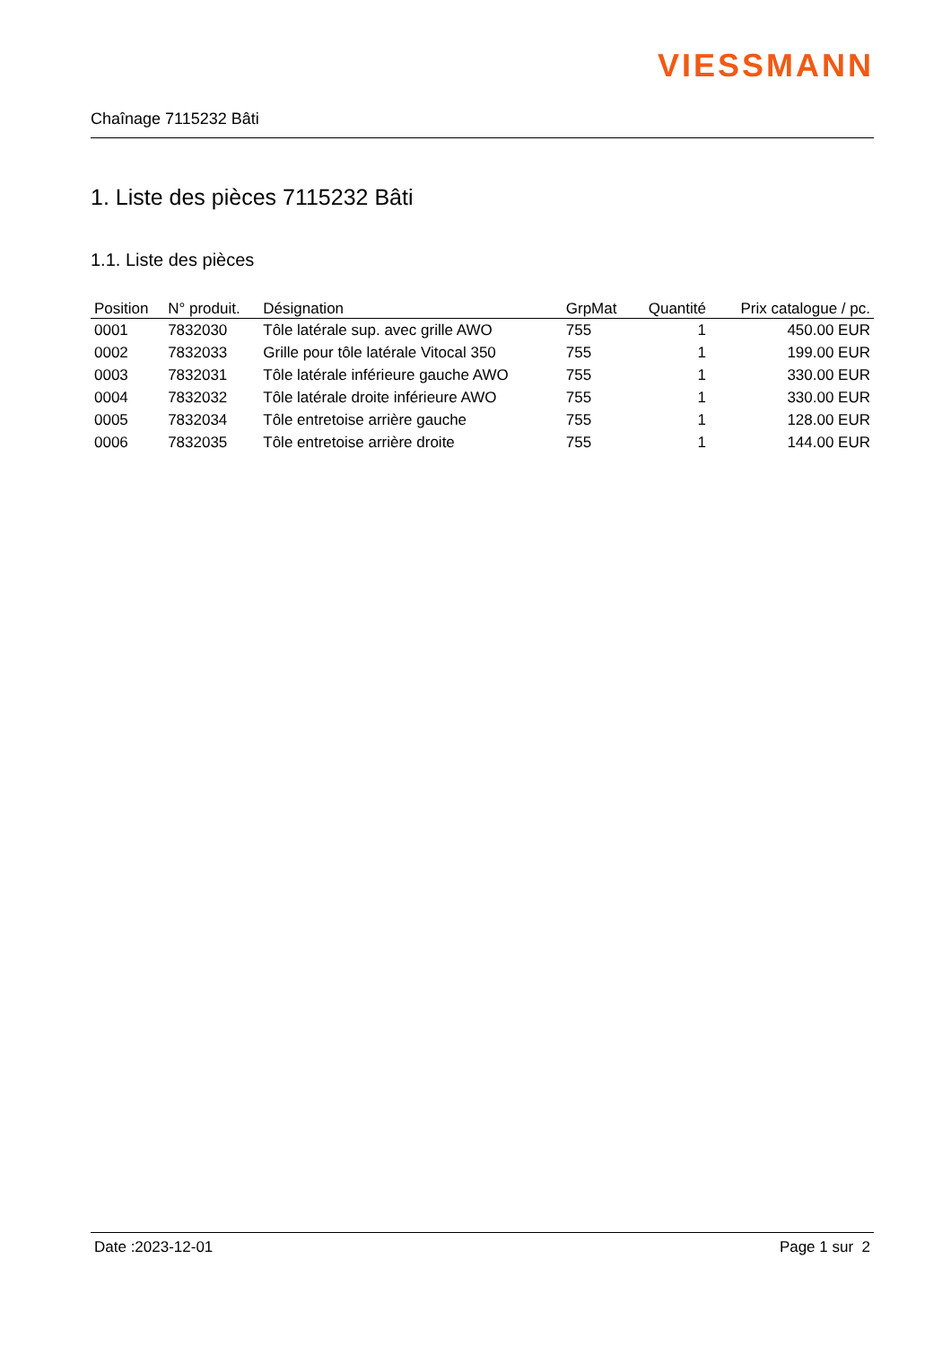VIESSMANN
Chaînage 7115232 Bâti
1. Liste des pièces 7115232 Bâti
1.1. Liste des pièces
| Position | N° produit. | Désignation | GrpMat | Quantité | Prix catalogue / pc. |
| --- | --- | --- | --- | --- | --- |
| 0001 | 7832030 | Tôle latérale sup. avec grille AWO | 755 | 1 | 450.00 EUR |
| 0002 | 7832033 | Grille pour tôle latérale Vitocal 350 | 755 | 1 | 199.00 EUR |
| 0003 | 7832031 | Tôle latérale inférieure gauche AWO | 755 | 1 | 330.00 EUR |
| 0004 | 7832032 | Tôle latérale droite inférieure AWO | 755 | 1 | 330.00 EUR |
| 0005 | 7832034 | Tôle entretoise arrière gauche | 755 | 1 | 128.00 EUR |
| 0006 | 7832035 | Tôle entretoise arrière droite | 755 | 1 | 144.00 EUR |
Date :2023-12-01 Page 1 sur 2